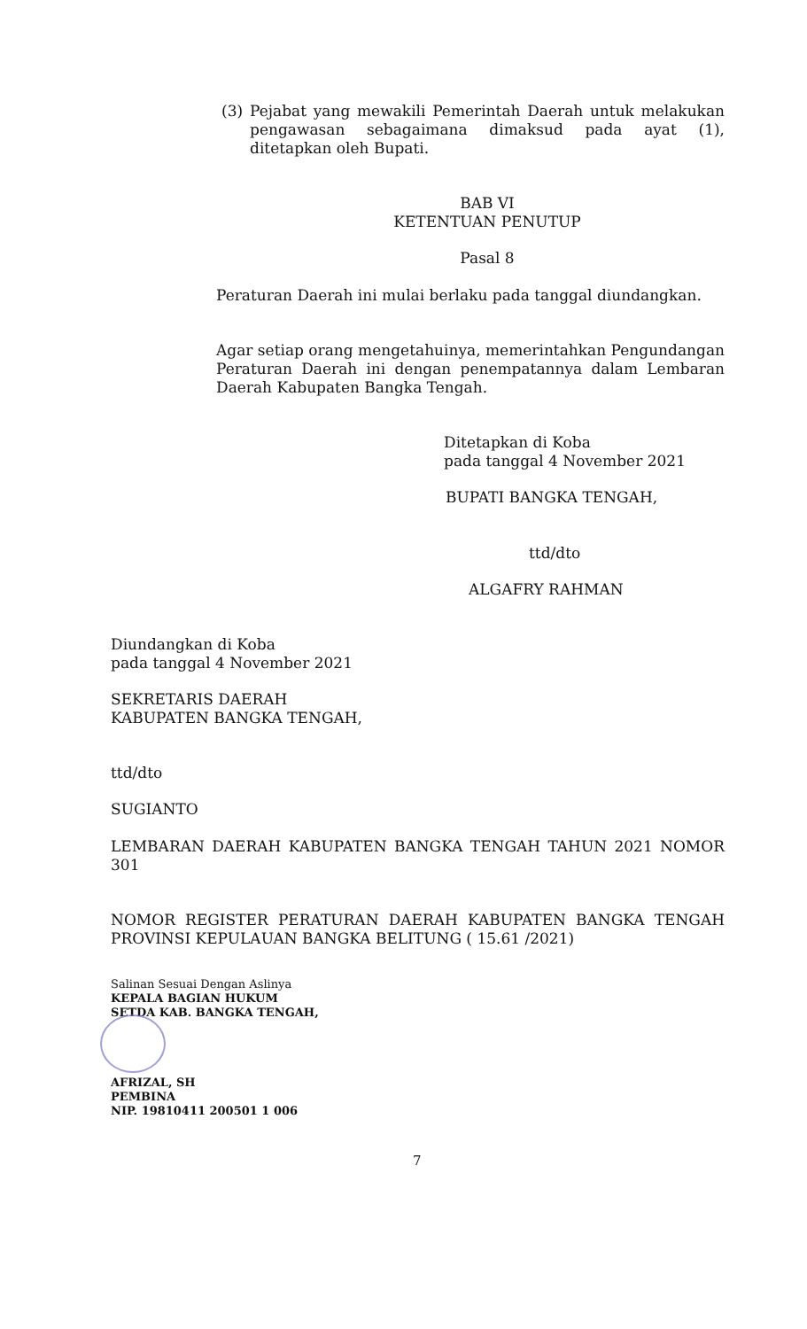(3) Pejabat yang mewakili Pemerintah Daerah untuk melakukan pengawasan sebagaimana dimaksud pada ayat (1), ditetapkan oleh Bupati.
BAB VI
KETENTUAN PENUTUP
Pasal 8
Peraturan Daerah ini mulai berlaku pada tanggal diundangkan.
Agar setiap orang mengetahuinya, memerintahkan Pengundangan Peraturan Daerah ini dengan penempatannya dalam Lembaran Daerah Kabupaten Bangka Tengah.
Ditetapkan di Koba
pada tanggal 4 November 2021
BUPATI BANGKA TENGAH,
ttd/dto
ALGAFRY RAHMAN
Diundangkan di Koba
pada tanggal 4 November 2021
SEKRETARIS DAERAH
KABUPATEN BANGKA TENGAH,
ttd/dto
SUGIANTO
LEMBARAN DAERAH KABUPATEN BANGKA TENGAH TAHUN 2021 NOMOR 301
NOMOR REGISTER PERATURAN DAERAH KABUPATEN BANGKA TENGAH PROVINSI KEPULAUAN BANGKA BELITUNG ( 15.61 /2021)
Salinan Sesuai Dengan Aslinya
KEPALA BAGIAN HUKUM
SETDA KAB. BANGKA TENGAH,
AFRIZAL, SH
PEMBINA
NIP. 19810411 200501 1 006
7